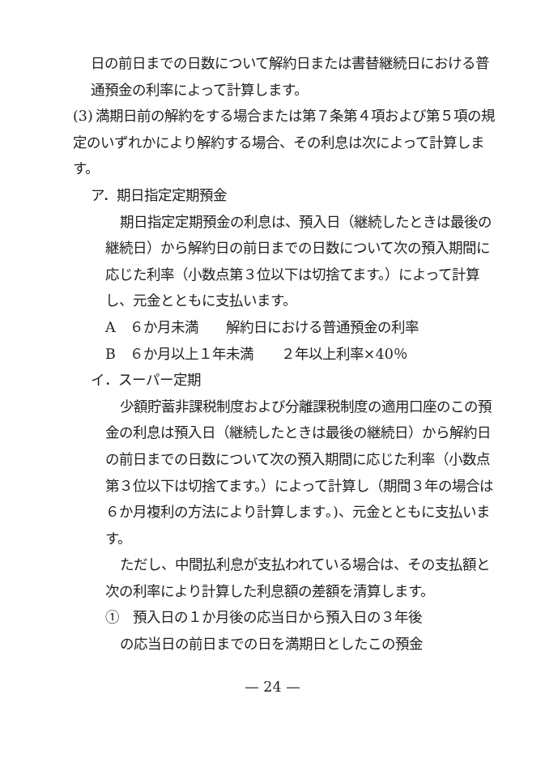日の前日までの日数について解約日または書替継続日における普通預金の利率によって計算します。
(3) 満期日前の解約をする場合または第７条第４項および第５項の規定のいずれかにより解約する場合、その利息は次によって計算します。
ア．期日指定定期預金
期日指定定期預金の利息は、預入日（継続したときは最後の継続日）から解約日の前日までの日数について次の預入期間に応じた利率（小数点第３位以下は切捨てます。）によって計算し、元金とともに支払います。
A　６か月未満　　解約日における普通預金の利率
B　６か月以上１年未満　　２年以上利率×40％
イ．スーパー定期
少額貯蓄非課税制度および分離課税制度の適用口座のこの預金の利息は預入日（継続したときは最後の継続日）から解約日の前日までの日数について次の預入期間に応じた利率（小数点第３位以下は切捨てます。）によって計算し（期間３年の場合は６か月複利の方法により計算します｡)、元金とともに支払います。
ただし、中間払利息が支払われている場合は、その支払額と次の利率により計算した利息額の差額を清算します。
①　預入日の１か月後の応当日から預入日の３年後
の応当日の前日までの日を満期日としたこの預金
— 24 —